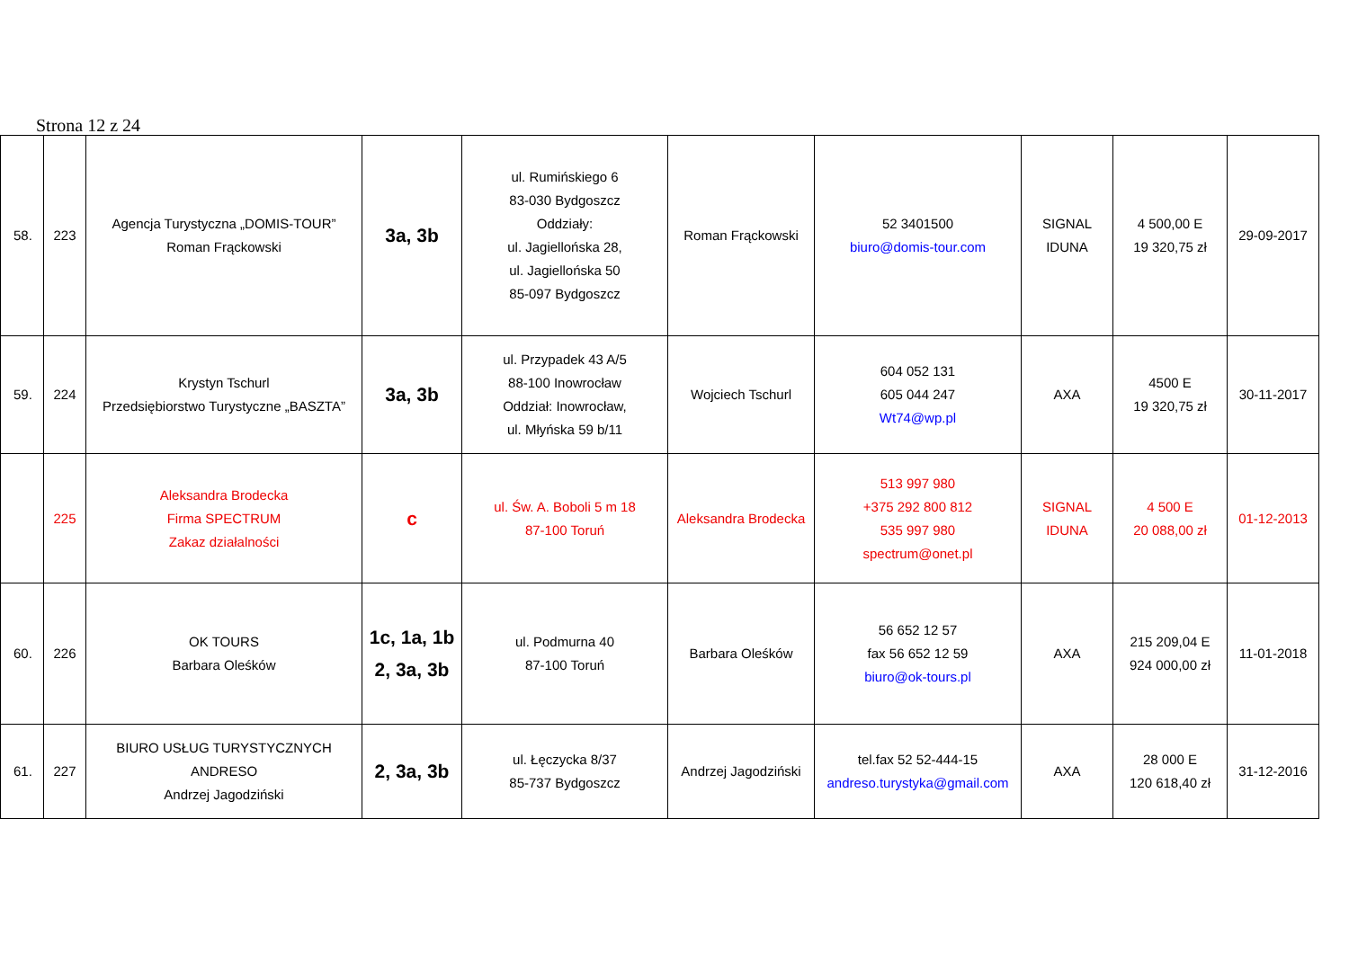Strona 12 z 24
| 58. | 223 | Agencja Turystyczna „DOMIS-TOUR” Roman Frąckowski | 3a, 3b | ul. Rumińskiego 6 83-030 Bydgoszcz Oddziały: ul. Jagiellońska 28, ul. Jagiellońska 50 85-097 Bydgoszcz | Roman Frąckowski | 52 3401500 biuro@domis-tour.com | SIGNAL IDUNA | 4 500,00 E 19 320,75 zł | 29-09-2017 |
| 59. | 224 | Krystyn Tschurl Przedsiębiorstwo Turystyczne „BASZTA” | 3a, 3b | ul. Przypadek 43 A/5 88-100 Inowrocław Oddział: Inowrocław, ul. Młyńska 59 b/11 | Wojciech Tschurl | 604 052 131 605 044 247 Wt74@wp.pl | AXA | 4500 E 19 320,75 zł | 30-11-2017 |
| | 225 | Aleksandra Brodecka Firma SPECTRUM Zakaz działalności | c | ul. Św. A. Boboli 5 m 18 87-100 Toruń | Aleksandra Brodecka | 513 997 980 +375 292 800 812 535 997 980 spectrum@onet.pl | SIGNAL IDUNA | 4 500 E 20 088,00 zł | 01-12-2013 |
| 60. | 226 | OK TOURS Barbara Oleśków | 1c, 1a, 1b 2, 3a, 3b | ul. Podmurna 40 87-100 Toruń | Barbara Oleśków | 56 652 12 57 fax 56 652 12 59 biuro@ok-tours.pl | AXA | 215 209,04 E 924 000,00 zł | 11-01-2018 |
| 61. | 227 | BIURO USŁUG TURYSTYCZNYCH ANDRESO Andrzej Jagodziński | 2, 3a, 3b | ul. Łęczycka 8/37 85-737 Bydgoszcz | Andrzej Jagodziński | tel.fax 52 52-444-15 andreso.turystyka@gmail.com | AXA | 28 000 E 120 618,40 zł | 31-12-2016 |